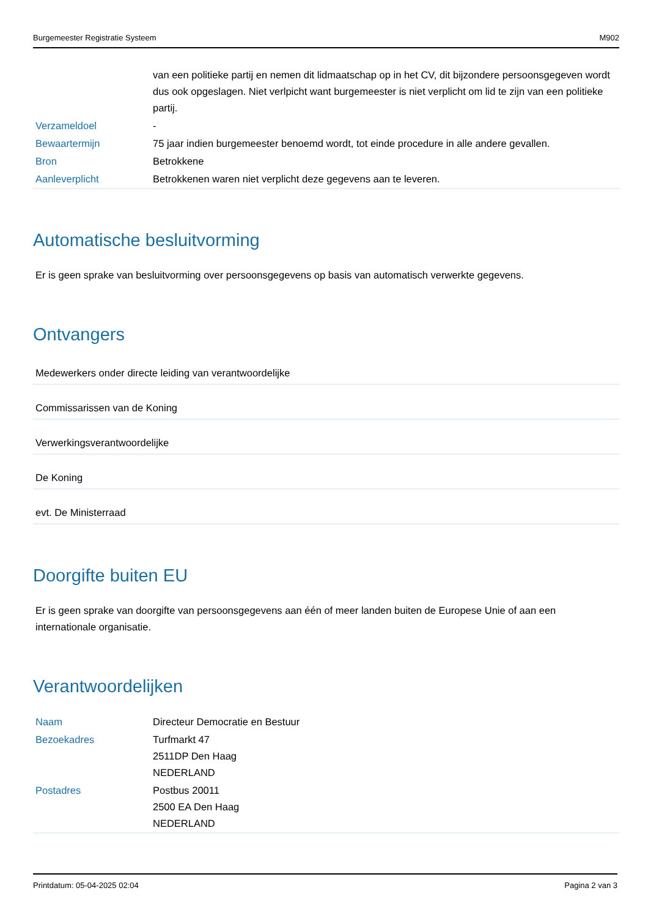Burgemeester Registratie Systeem M902
| | van een politieke partij en nemen dit lidmaatschap op in het CV, dit bijzondere persoonsgegeven wordt dus ook opgeslagen. Niet verlpicht want burgemeester is niet verplicht om lid te zijn van een politieke partij. |
| Verzameldoel | - |
| Bewaartermijn | 75 jaar indien burgemeester benoemd wordt, tot einde procedure in alle andere gevallen. |
| Bron | Betrokkene |
| Aanleverplicht | Betrokkenen waren niet verplicht deze gegevens aan te leveren. |
Automatische besluitvorming
Er is geen sprake van besluitvorming over persoonsgegevens op basis van automatisch verwerkte gegevens.
Ontvangers
Medewerkers onder directe leiding van verantwoordelijke
Commissarissen van de Koning
Verwerkingsverantwoordelijke
De Koning
evt. De Ministerraad
Doorgifte buiten EU
Er is geen sprake van doorgifte van persoonsgegevens aan één of meer landen buiten de Europese Unie of aan een internationale organisatie.
Verantwoordelijken
| Naam | Directeur Democratie en Bestuur |
| Bezoekadres | Turfmarkt 47 2511DP Den Haag NEDERLAND |
| Postadres | Postbus 20011 2500 EA Den Haag NEDERLAND |
Printdatum: 05-04-2025 02:04 Pagina 2 van 3